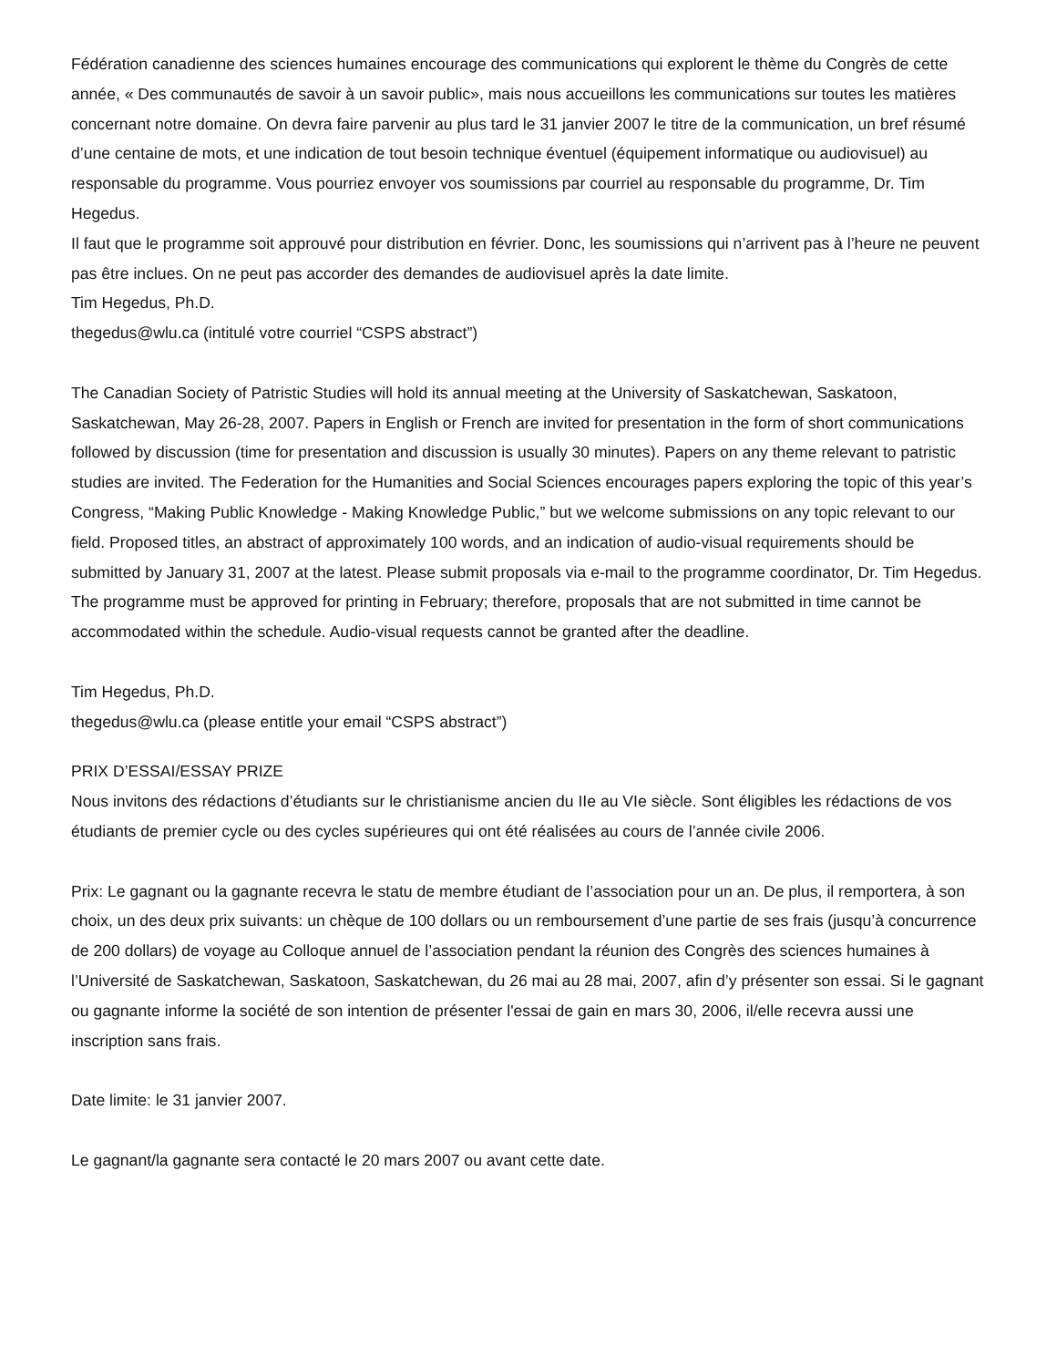Fédération canadienne des sciences humaines encourage des communications qui explorent le thème du Congrès de cette année, « Des communautés de savoir à un savoir public», mais nous accueillons les communications sur toutes les matières concernant notre domaine. On devra faire parvenir au plus tard le 31 janvier 2007 le titre de la communication, un bref résumé d’une centaine de mots, et une indication de tout besoin technique éventuel (équipement informatique ou audiovisuel) au responsable du programme. Vous pourriez envoyer vos soumissions par courriel au responsable du programme, Dr. Tim Hegedus.
Il faut que le programme soit approuvé pour distribution en février. Donc, les soumissions qui n’arrivent pas à l’heure ne peuvent pas être inclues. On ne peut pas accorder des demandes de audiovisuel après la date limite.
Tim Hegedus, Ph.D.
thegedus@wlu.ca (intitulé votre courriel “CSPS abstract”)
The Canadian Society of Patristic Studies will hold its annual meeting at the University of Saskatchewan, Saskatoon, Saskatchewan, May 26-28, 2007. Papers in English or French are invited for presentation in the form of short communications followed by discussion (time for presentation and discussion is usually 30 minutes). Papers on any theme relevant to patristic studies are invited. The Federation for the Humanities and Social Sciences encourages papers exploring the topic of this year’s Congress, “Making Public Knowledge - Making Knowledge Public,” but we welcome submissions on any topic relevant to our field. Proposed titles, an abstract of approximately 100 words, and an indication of audio-visual requirements should be submitted by January 31, 2007 at the latest. Please submit proposals via e-mail to the programme coordinator, Dr. Tim Hegedus. The programme must be approved for printing in February; therefore, proposals that are not submitted in time cannot be accommodated within the schedule. Audio-visual requests cannot be granted after the deadline.
Tim Hegedus, Ph.D.
thegedus@wlu.ca (please entitle your email “CSPS abstract”)
PRIX D’ESSAI/ESSAY PRIZE
Nous invitons des rédactions d’étudiants sur le christianisme ancien du IIe au VIe siècle. Sont éligibles les rédactions de vos étudiants de premier cycle ou des cycles supérieures qui ont été réalisées au cours de l’année civile 2006.
Prix: Le gagnant ou la gagnante recevra le statu de membre étudiant de l’association pour un an. De plus, il remportera, à son choix, un des deux prix suivants: un chèque de 100 dollars ou un remboursement d’une partie de ses frais (jusqu’à concurrence de 200 dollars) de voyage au Colloque annuel de l’association pendant la réunion des Congrès des sciences humaines à l’Université de Saskatchewan, Saskatoon, Saskatchewan, du 26 mai au 28 mai, 2007, afin d’y présenter son essai. Si le gagnant ou gagnante informe la société de son intention de présenter l'essai de gain en mars 30, 2006, il/elle recevra aussi une inscription sans frais.
Date limite: le 31 janvier 2007.
Le gagnant/la gagnante sera contacté le 20 mars 2007 ou avant cette date.